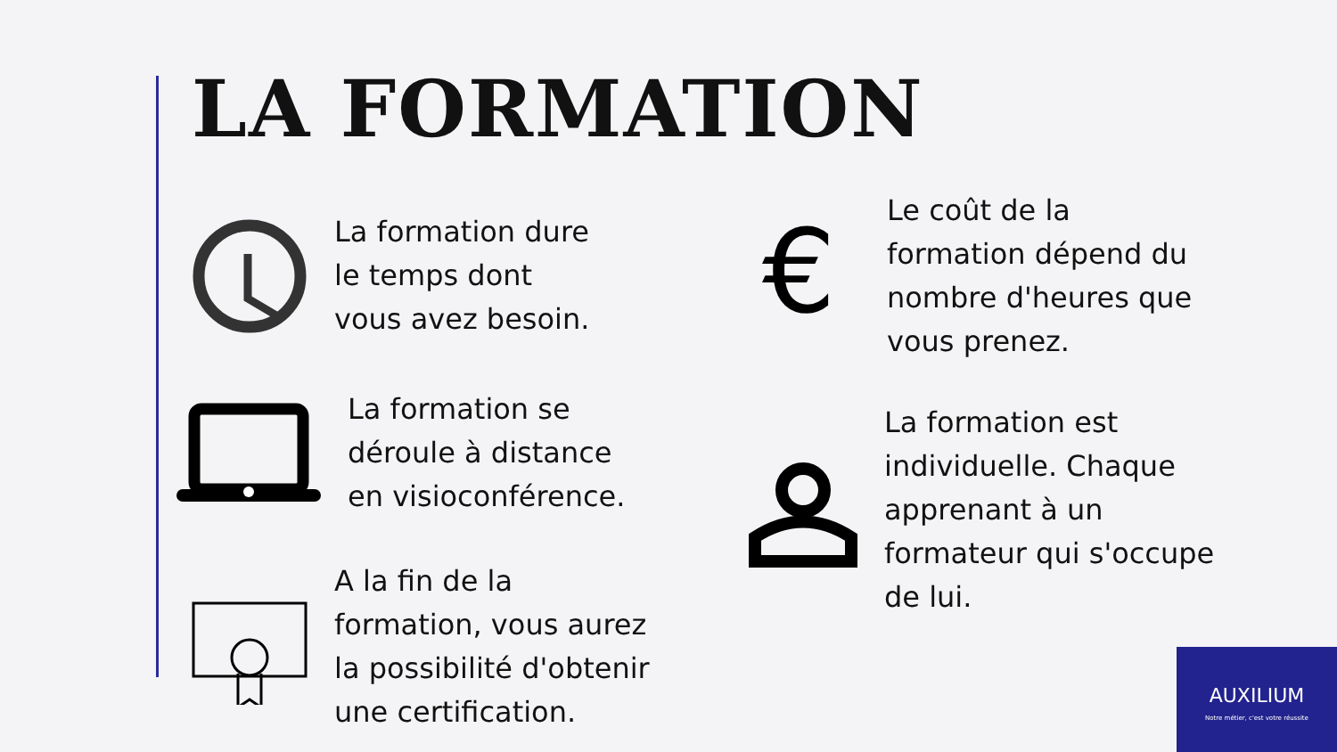LA FORMATION
La formation dure
le temps dont
vous avez besoin.
La formation se
déroule à distance
en visioconférence.
A la fin de la
formation, vous aurez
la possibilité d'obtenir
une certification.
€
Le coût de la
formation dépend du
nombre d'heures que
vous prenez.
La formation est
individuelle. Chaque
apprenant à un
formateur qui s'occupe
de lui.
AUXILIUM
Notre métier, c'est votre réussite